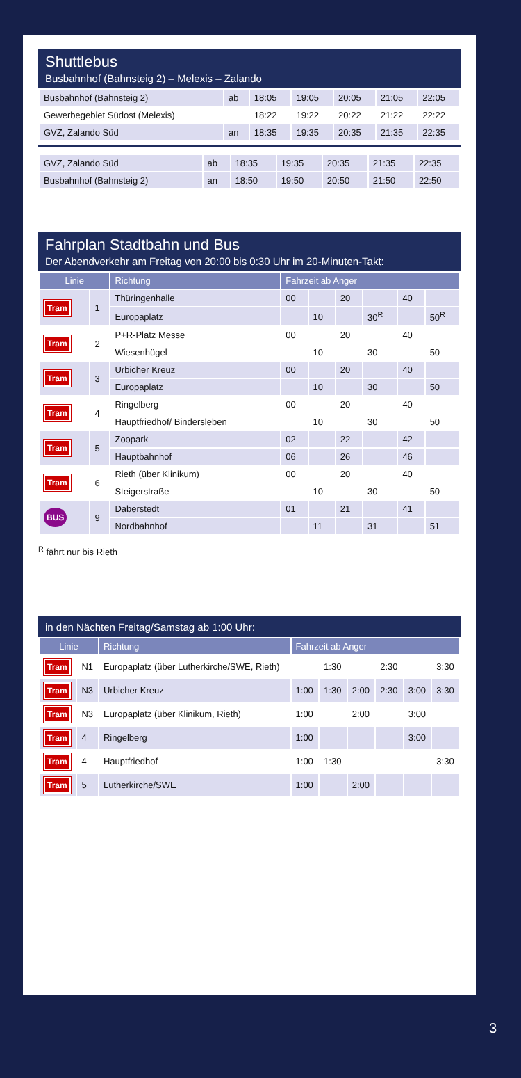Shuttlebus
Busbahnhof (Bahnsteig 2) – Melexis – Zalando
| Busbahnhof (Bahnsteig 2) | ab | 18:05 | 19:05 | 20:05 | 21:05 | 22:05 |
| Gewerbegebiet Südost (Melexis) | | 18:22 | 19:22 | 20:22 | 21:22 | 22:22 |
| GVZ, Zalando Süd | an | 18:35 | 19:35 | 20:35 | 21:35 | 22:35 |
| GVZ, Zalando Süd | ab | 18:35 | 19:35 | 20:35 | 21:35 | 22:35 |
| Busbahnhof (Bahnsteig 2) | an | 18:50 | 19:50 | 20:50 | 21:50 | 22:50 |
Fahrplan Stadtbahn und Bus
Der Abendverkehr am Freitag von 20:00 bis 0:30 Uhr im 20-Minuten-Takt:
| Linie | | Richtung | Fahrzeit ab Anger | | | | | |
| --- | --- | --- | --- | --- | --- | --- | --- | --- |
| Tram | 1 | Thüringenhalle | 00 | | 20 | | 40 | |
| | | Europaplatz | | 10 | | 30<sup>R</sup> | | 50<sup>R</sup> |
| Tram | 2 | P+R-Platz Messe | 00 | | 20 | | 40 | |
| | | Wiesenhügel | | 10 | | 30 | | 50 |
| Tram | 3 | Urbicher Kreuz | 00 | | 20 | | 40 | |
| | | Europaplatz | | 10 | | 30 | | 50 |
| Tram | 4 | Ringelberg | 00 | | 20 | | 40 | |
| | | Hauptfriedhof/ Bindersleben | | 10 | | 30 | | 50 |
| Tram | 5 | Zoopark | 02 | | 22 | | 42 | |
| | | Hauptbahnhof | 06 | | 26 | | 46 | |
| Tram | 6 | Rieth (über Klinikum) | 00 | | 20 | | 40 | |
| | | Steigerstraße | | 10 | | 30 | | 50 |
| BUS | 9 | Daberstedt | 01 | | 21 | | 41 | |
| | | Nordbahnhof | | 11 | | 31 | | 51 |
<sup>R</sup> fährt nur bis Rieth
in den Nächten Freitag/Samstag ab 1:00 Uhr:
| Linie | | Richtung | Fahrzeit ab Anger | | | | | |
| --- | --- | --- | --- | --- | --- | --- | --- | --- |
| Tram | N1 | Europaplatz (über Lutherkirche/SWE, Rieth) | | 1:30 | | 2:30 | | 3:30 |
| Tram | N3 | Urbicher Kreuz | 1:00 | 1:30 | 2:00 | 2:30 | 3:00 | 3:30 |
| Tram | N3 | Europaplatz (über Klinikum, Rieth) | 1:00 | | 2:00 | | 3:00 | |
| Tram | 4 | Ringelberg | 1:00 | | | | 3:00 | |
| Tram | 4 | Hauptfriedhof | 1:00 | 1:30 | | | | 3:30 |
| Tram | 5 | Lutherkirche/SWE | 1:00 | | 2:00 | | | |
3